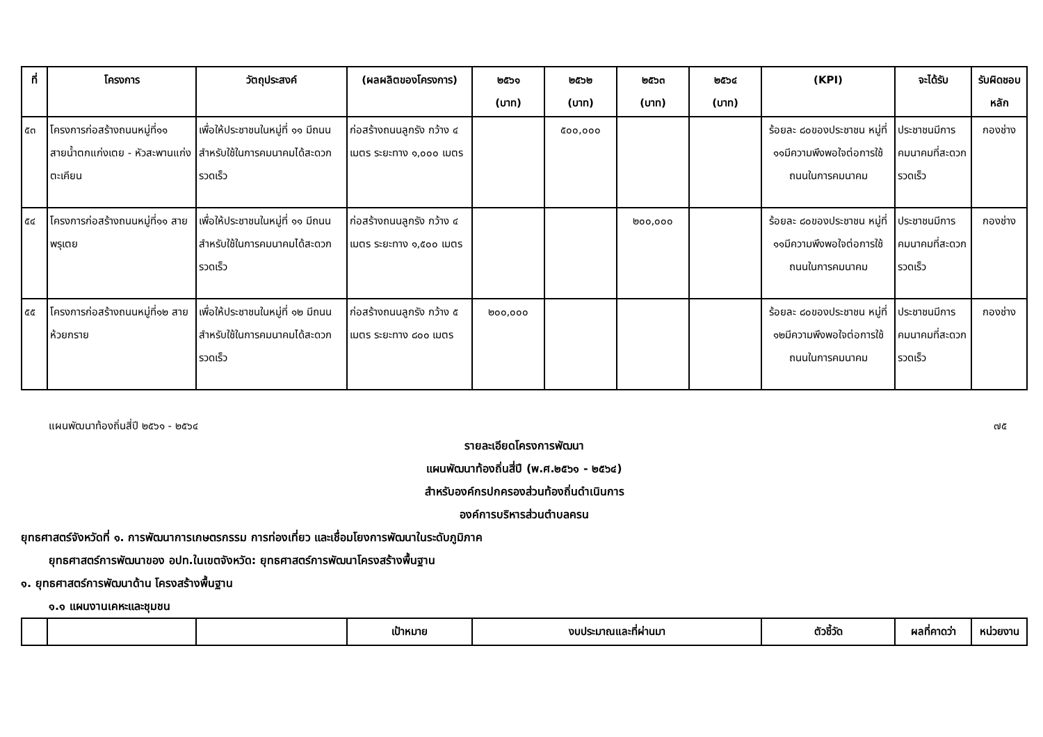| ที่ | โครงการ | วัตถุประสงค์ | (ผลผลิตของโครงการ) | ๒๕๖๑ (บาท) | ๒๕๖๒ (บาท) | ๒๕๖๓ (บาท) | ๒๕๖๔ (บาท) | (KPI) | จะได้รับ | รับผิดชอบ หลัก |
| --- | --- | --- | --- | --- | --- | --- | --- | --- | --- | --- |
| ๕๓ | โครงการก่อสร้างถนนหมู่ที่๑๑ สายน้ำตกแก่งเตย - หัวสะพานแก่งตะเคียน | เพื่อให้ประชาชนในหมู่ที่ ๑๑ มีถนนสำหรับใช้ในการคมนาคมได้สะดวกรวดเร็ว | ก่อสร้างถนนลูกรัง กว้าง ๔ เมตร ระยะทาง ๑,๐๐๐ เมตร | | ๕๐๐,๐๐๐ | | | ร้อยละ ๘๐ของประชาชน หมู่ที่ ๑๑มีความพึงพอใจต่อการใช้ถนนในการคมนาคม | ประชาชนมีการคมนาคมที่สะดวกรวดเร็ว | กองช่าง |
| ๕๔ | โครงการก่อสร้างถนนหมู่ที่๑๑ สายพรุเตย | เพื่อให้ประชาชนในหมู่ที่ ๑๑ มีถนนสำหรับใช้ในการคมนาคมได้สะดวกรวดเร็ว | ก่อสร้างถนนลูกรัง กว้าง ๔ เมตร ระยะทาง ๑,๕๐๐ เมตร | | | ๒๐๐,๐๐๐ | | ร้อยละ ๘๐ของประชาชน หมู่ที่ ๑๑มีความพึงพอใจต่อการใช้ถนนในการคมนาคม | ประชาชนมีการคมนาคมที่สะดวกรวดเร็ว | กองช่าง |
| ๕๕ | โครงการก่อสร้างถนนหมู่ที่๑๒ สายห้วยกราย | เพื่อให้ประชาชนในหมู่ที่ ๑๒ มีถนนสำหรับใช้ในการคมนาคมได้สะดวกรวดเร็ว | ก่อสร้างถนนลูกรัง กว้าง ๕ เมตร ระยะทาง ๘๐๐ เมตร | ๒๐๐,๐๐๐ | | | | ร้อยละ ๘๐ของประชาชน หมู่ที่ ๑๒มีความพึงพอใจต่อการใช้ถนนในการคมนาคม | ประชาชนมีการคมนาคมที่สะดวกรวดเร็ว | กองช่าง |
แผนพัฒนาท้องถิ่นสี่ปี ๒๕๖๑ - ๒๕๖๔ ๗๕
รายละเอียดโครงการพัฒนา
แผนพัฒนาท้องถิ่นสี่ปี (พ.ศ.๒๕๖๑ - ๒๕๖๔)
สำหรับองค์กรปกครองส่วนท้องถิ่นดำเนินการ
องค์การบริหารส่วนตำบลครน
ยุทธศาสตร์จังหวัดที่ ๑. การพัฒนาการเกษตรกรรม การท่องเที่ยว และเชื่อมโยงการพัฒนาในระดับภูมิภาค
ยุทธศาสตร์การพัฒนาของ อปท.ในเขตจังหวัด: ยุทธศาสตร์การพัฒนาโครงสร้างพื้นฐาน
๑. ยุทธศาสตร์การพัฒนาด้าน โครงสร้างพื้นฐาน
๑.๑ แผนงานเคหะและชุมชน
| | | | เป้าหมาย | งบประมาณและที่ผ่านมา | ตัวชี้วัด | ผลที่คาดว่า | หน่วยงาน |
| --- | --- | --- | --- | --- | --- | --- | --- |